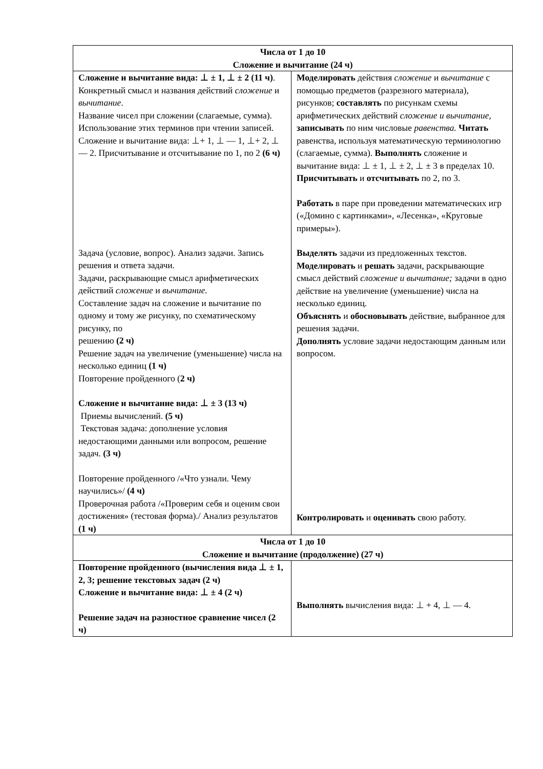| Числа от 1 до 10 Сложение и вычитание (24 ч) | |
| Сложение и вычитание вида: ⊥ ± 1, ⊥ ± 2 (11 ч) . Конкретный смысл и названия действий сложение и вычитание . Название чисел при сложении (слагаемые, сумма). Использование этих терминов при чтении записей. Сложение и вычитание вида: ⊥+ 1, ⊥ — 1, ⊥+ 2, ⊥— 2. Присчитывание и отсчитывание по 1, по 2 (6 ч) Задача (условие, вопрос). Анализ задачи. Запись решения и ответа задачи. Задачи, раскрывающие смысл арифметических действий сложение и вычитание. Составление задач на сложение и вычитание по одному и тому же рисунку, по схематическому рисунку, по решению (2 ч) Решение задач на увеличение (уменьшение) числа на несколько единиц (1 ч) Повторение пройденного ( 2 ч) Сложение и вычитание вида: ⊥ ± 3 (13 ч) Приемы вычислений. (5 ч) Текстовая задача: дополнение условия недостающими данными или вопросом, решение задач. (3 ч) Повторение пройденного /«Что узнали. Чему научились»/ (4 ч) Проверочная работа /«Проверим себя и оценим свои достижения» (тестовая форма)./ Анализ результатов (1 ч) | Моделировать действия сложение и вычитание с помощью предметов (разрезного материала), рисунков; составлять по рисункам схемы арифметических действий сложение и вычитание, записывать по ним числовые равенства. Читать равенства, используя математическую терминологию (слагаемые, сумма). Выполнять сложение и вычитание вида: ⊥ ± 1, ⊥ ± 2, ⊥ ± 3 в пределах 10. Присчитывать и отсчитывать по 2, по 3. Работать в паре при проведении математических игр («Домино с картинками», «Лесенка», «Круговые примеры»). Выделять задачи из предложенных текстов. Моделировать и решать задачи, раскрывающие смысл действий сложение и вычитание; задачи в одно действие на увеличение (уменьшение) числа на несколько единиц. Объяснять и обосновывать действие, выбранное для решения задачи. Дополнять условие задачи недостающим данным или вопросом. Контролировать и оценивать свою работу. |
| Числа от 1 до 10 Сложение и вычитание (продолжение) (27 ч) | |
| Повторение пройденного (вычисления вида ⊥ ± 1, 2, 3; решение текстовых задач (2 ч) Сложение и вычитание вида: ⊥ ± 4 (2 ч) Решение задач на разностное сравнение чисел (2 ч) | Выполнять вычисления вида: ⊥ + 4, ⊥ — 4. |